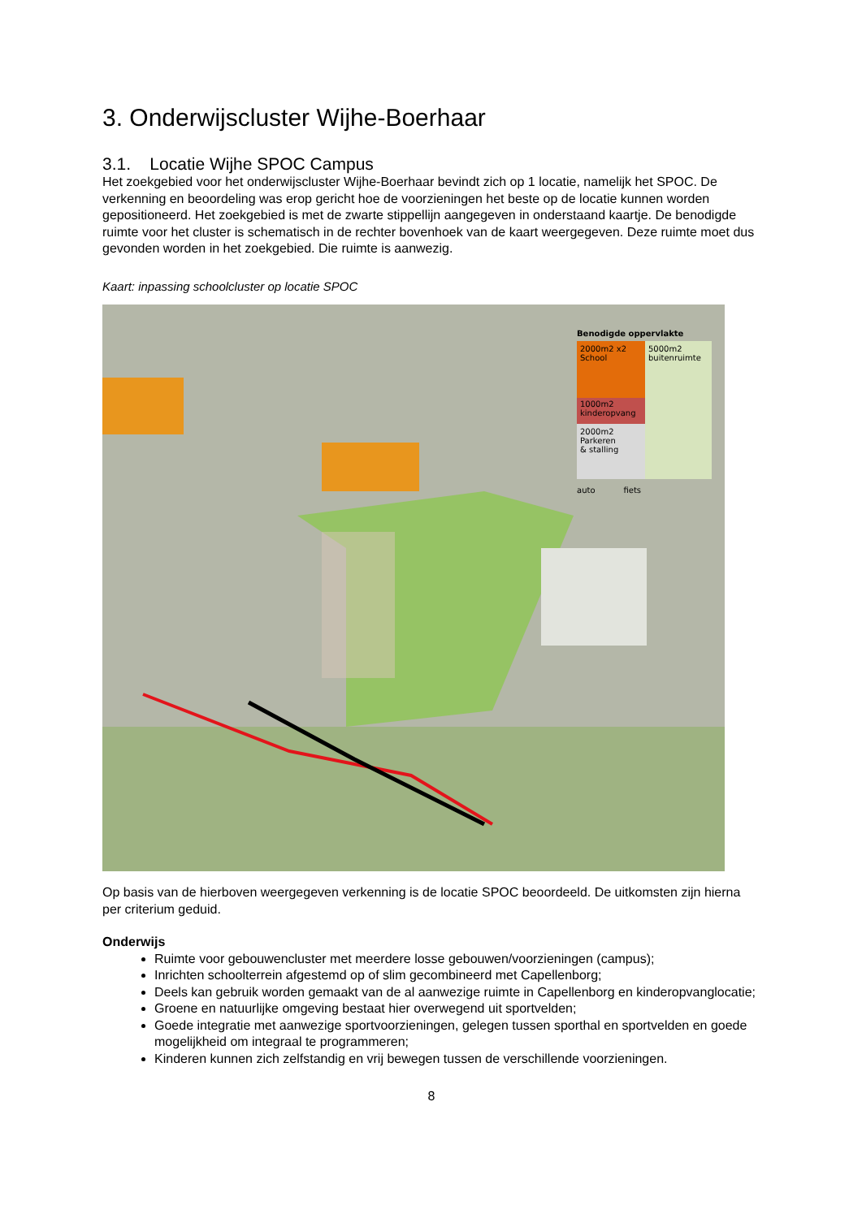3. Onderwijscluster Wijhe-Boerhaar
3.1. Locatie Wijhe SPOC Campus
Het zoekgebied voor het onderwijscluster Wijhe-Boerhaar bevindt zich op 1 locatie, namelijk het SPOC. De verkenning en beoordeling was erop gericht hoe de voorzieningen het beste op de locatie kunnen worden gepositioneerd. Het zoekgebied is met de zwarte stippellijn aangegeven in onderstaand kaartje. De benodigde ruimte voor het cluster is schematisch in de rechter bovenhoek van de kaart weergegeven. Deze ruimte moet dus gevonden worden in het zoekgebied. Die ruimte is aanwezig.
Kaart: inpassing schoolcluster op locatie SPOC
Benodigde oppervlakte
2000m2 x2
School
1000m2
kinderopvang
2000m2
Parkeren
& stalling
5000m2
buitenruimte
auto fiets
Op basis van de hierboven weergegeven verkenning is de locatie SPOC beoordeeld. De uitkomsten zijn hierna per criterium geduid.
Onderwijs
Ruimte voor gebouwencluster met meerdere losse gebouwen/voorzieningen (campus);
Inrichten schoolterrein afgestemd op of slim gecombineerd met Capellenborg;
Deels kan gebruik worden gemaakt van de al aanwezige ruimte in Capellenborg en kinderopvanglocatie;
Groene en natuurlijke omgeving bestaat hier overwegend uit sportvelden;
Goede integratie met aanwezige sportvoorzieningen, gelegen tussen sporthal en sportvelden en goede mogelijkheid om integraal te programmeren;
Kinderen kunnen zich zelfstandig en vrij bewegen tussen de verschillende voorzieningen.
8